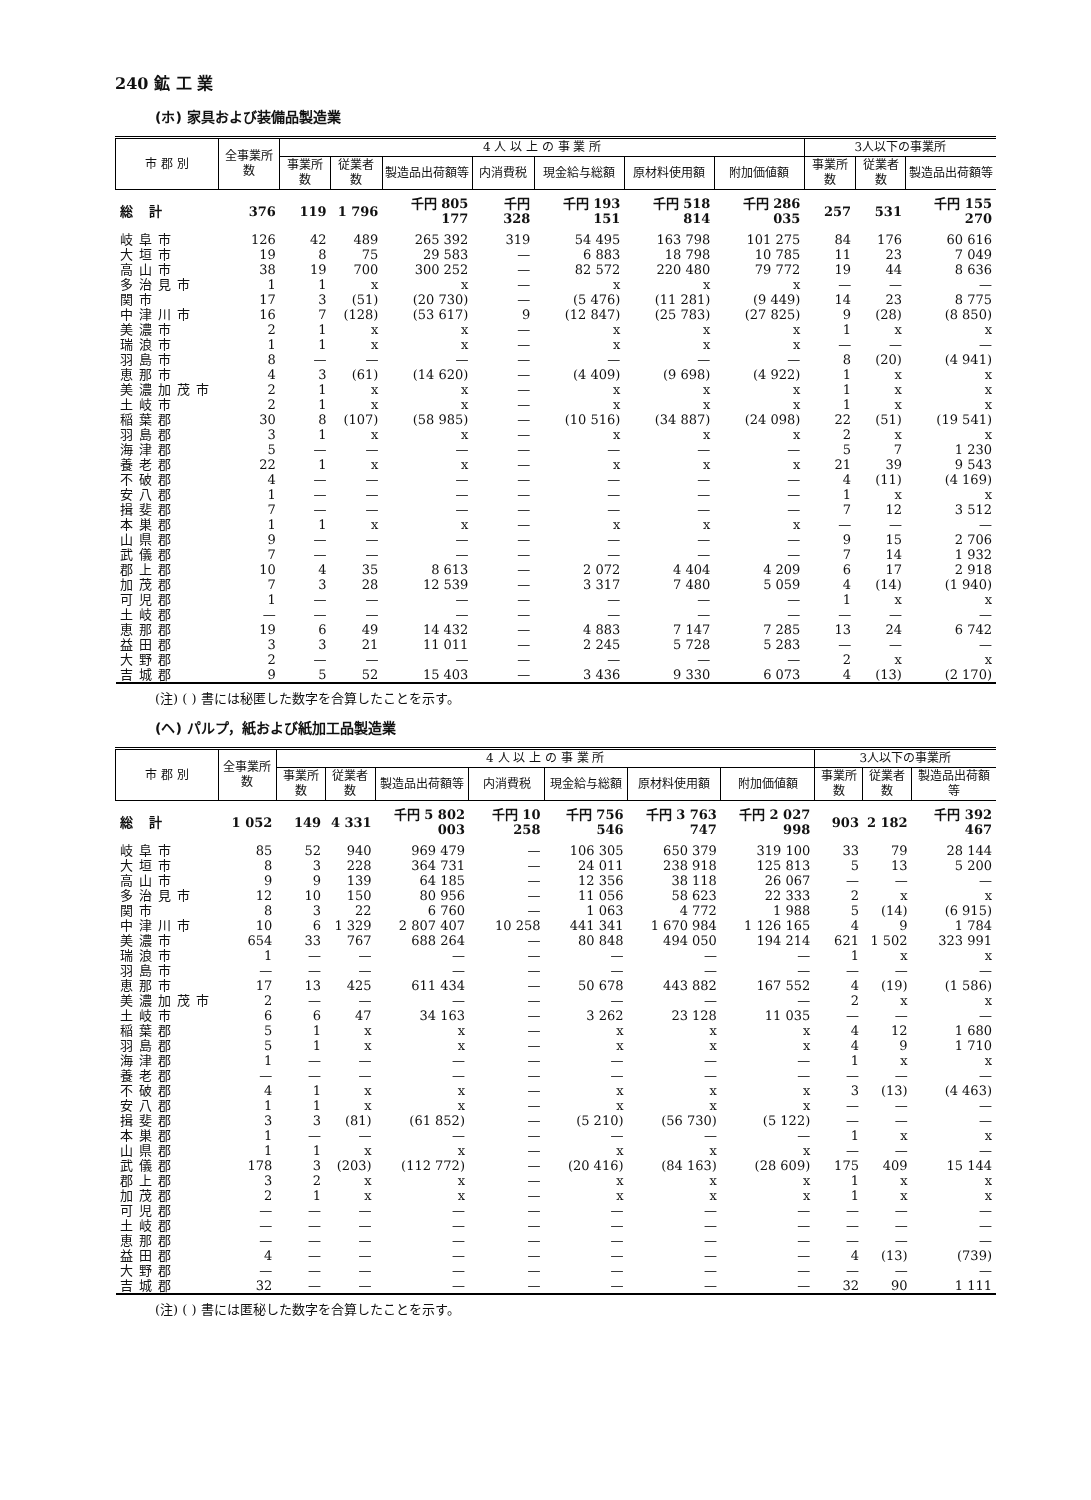240 鉱 工 業
(ホ) 家具および装備品製造業
| 市 郡 別 | 全事業所数 | 4 人 以 上 の 事 業 所 | | | | | | | 3人以下の事業所 | | |
| --- | --- | --- | --- | --- | --- | --- | --- | --- | --- | --- | --- |
| | | 事業所数 | 従業者数 | 製造品出荷額等 | 内消費税 | 現金給与総額 | 原材料使用額 | 附加価値額 | 事業所数 | 従業者数 | 製造品出荷額等 |
| 総 計 | 376 | 119 | 1 796 | 千円 805 177 | 千円 328 | 千円 193 151 | 千円 518 814 | 千円 286 035 | 257 | 531 | 千円 155 270 |
| 岐阜市 | 126 | 42 | 489 | 265 392 | 319 | 54 495 | 163 798 | 101 275 | 84 | 176 | 60 616 |
| 大垣市 | 19 | 8 | 75 | 29 583 | — | 6 883 | 18 798 | 10 785 | 11 | 23 | 7 049 |
| 高山市 | 38 | 19 | 700 | 300 252 | — | 82 572 | 220 480 | 79 772 | 19 | 44 | 8 636 |
| 多治見市 | 1 | 1 | x | x | — | x | x | x | — | — | — |
| 関市 | 17 | 3 | (51) | (20 730) | — | (5 476) | (11 281) | (9 449) | 14 | 23 | 8 775 |
| 中津川市 | 16 | 7 | (128) | (53 617) | 9 | (12 847) | (25 783) | (27 825) | 9 | (28) | (8 850) |
| 美濃市 | 2 | 1 | x | x | — | x | x | x | 1 | x | x |
| 瑞浪市 | 1 | 1 | x | x | — | x | x | x | — | — | — |
| 羽島市 | 8 | — | — | — | — | — | — | — | 8 | (20) | (4 941) |
| 恵那市 | 4 | 3 | (61) | (14 620) | — | (4 409) | (9 698) | (4 922) | 1 | x | x |
| 美濃加茂市 | 2 | 1 | x | x | — | x | x | x | 1 | x | x |
| 土岐市 | 2 | 1 | x | x | — | x | x | x | 1 | x | x |
| 稲葉郡 | 30 | 8 | (107) | (58 985) | — | (10 516) | (34 887) | (24 098) | 22 | (51) | (19 541) |
| 羽島郡 | 3 | 1 | x | x | — | x | x | x | 2 | x | x |
| 海津郡 | 5 | — | — | — | — | — | — | — | 5 | 7 | 1 230 |
| 養老郡 | 22 | 1 | x | x | — | x | x | x | 21 | 39 | 9 543 |
| 不破郡 | 4 | — | — | — | — | — | — | — | 4 | (11) | (4 169) |
| 安八郡 | 1 | — | — | — | — | — | — | — | 1 | x | x |
| 揖斐郡 | 7 | — | — | — | — | — | — | — | 7 | 12 | 3 512 |
| 本巣郡 | 1 | 1 | x | x | — | x | x | x | — | — | — |
| 山県郡 | 9 | — | — | — | — | — | — | — | 9 | 15 | 2 706 |
| 武儀郡 | 7 | — | — | — | — | — | — | — | 7 | 14 | 1 932 |
| 郡上郡 | 10 | 4 | 35 | 8 613 | — | 2 072 | 4 404 | 4 209 | 6 | 17 | 2 918 |
| 加茂郡 | 7 | 3 | 28 | 12 539 | — | 3 317 | 7 480 | 5 059 | 4 | (14) | (1 940) |
| 可児郡 | 1 | — | — | — | — | — | — | — | 1 | x | x |
| 土岐郡 | — | — | — | — | — | — | — | — | — | — | — |
| 恵那郡 | 19 | 6 | 49 | 14 432 | — | 4 883 | 7 147 | 7 285 | 13 | 24 | 6 742 |
| 益田郡 | 3 | 3 | 21 | 11 011 | — | 2 245 | 5 728 | 5 283 | — | — | — |
| 大野郡 | 2 | — | — | — | — | — | — | — | 2 | x | x |
| 吉城郡 | 9 | 5 | 52 | 15 403 | — | 3 436 | 9 330 | 6 073 | 4 | (13) | (2 170) |
(注) ( ) 書には秘匿した数字を合算したことを示す。
(ヘ) パルプ，紙および紙加工品製造業
| 市 郡 別 | 全事業所数 | 4 人 以 上 の 事 業 所 | | | | | | | 3人以下の事業所 | | |
| --- | --- | --- | --- | --- | --- | --- | --- | --- | --- | --- | --- |
| | | 事業所数 | 従業者数 | 製造品出荷額等 | 内消費税 | 現金給与総額 | 原材料使用額 | 附加価値額 | 事業所数 | 従業者数 | 製造品出荷額等 |
| 総 計 | 1 052 | 149 | 4 331 | 千円 5 802 003 | 千円 10 258 | 千円 756 546 | 千円 3 763 747 | 千円 2 027 998 | 903 | 2 182 | 千円 392 467 |
| 岐阜市 | 85 | 52 | 940 | 969 479 | — | 106 305 | 650 379 | 319 100 | 33 | 79 | 28 144 |
| 大垣市 | 8 | 3 | 228 | 364 731 | — | 24 011 | 238 918 | 125 813 | 5 | 13 | 5 200 |
| 高山市 | 9 | 9 | 139 | 64 185 | — | 12 356 | 38 118 | 26 067 | — | — | — |
| 多治見市 | 12 | 10 | 150 | 80 956 | — | 11 056 | 58 623 | 22 333 | 2 | x | x |
| 関市 | 8 | 3 | 22 | 6 760 | — | 1 063 | 4 772 | 1 988 | 5 | (14) | (6 915) |
| 中津川市 | 10 | 6 | 1 329 | 2 807 407 | 10 258 | 441 341 | 1 670 984 | 1 126 165 | 4 | 9 | 1 784 |
| 美濃市 | 654 | 33 | 767 | 688 264 | — | 80 848 | 494 050 | 194 214 | 621 | 1 502 | 323 991 |
| 瑞浪市 | 1 | — | — | — | — | — | — | — | 1 | x | x |
| 羽島市 | — | — | — | — | — | — | — | — | — | — | — |
| 恵那市 | 17 | 13 | 425 | 611 434 | — | 50 678 | 443 882 | 167 552 | 4 | (19) | (1 586) |
| 美濃加茂市 | 2 | — | — | — | — | — | — | — | 2 | x | x |
| 土岐市 | 6 | 6 | 47 | 34 163 | — | 3 262 | 23 128 | 11 035 | — | — | — |
| 稲葉郡 | 5 | 1 | x | x | — | x | x | x | 4 | 12 | 1 680 |
| 羽島郡 | 5 | 1 | x | x | — | x | x | x | 4 | 9 | 1 710 |
| 海津郡 | 1 | — | — | — | — | — | — | — | 1 | x | x |
| 養老郡 | — | — | — | — | — | — | — | — | — | — | — |
| 不破郡 | 4 | 1 | x | x | — | x | x | x | 3 | (13) | (4 463) |
| 安八郡 | 1 | 1 | x | x | — | x | x | x | — | — | — |
| 揖斐郡 | 3 | 3 | (81) | (61 852) | — | (5 210) | (56 730) | (5 122) | — | — | — |
| 本巣郡 | 1 | — | — | — | — | — | — | — | 1 | x | x |
| 山県郡 | 1 | 1 | x | x | — | x | x | x | — | — | — |
| 武儀郡 | 178 | 3 | (203) | (112 772) | — | (20 416) | (84 163) | (28 609) | 175 | 409 | 15 144 |
| 郡上郡 | 3 | 2 | x | x | — | x | x | x | 1 | x | x |
| 加茂郡 | 2 | 1 | x | x | — | x | x | x | 1 | x | x |
| 可児郡 | — | — | — | — | — | — | — | — | — | — | — |
| 土岐郡 | — | — | — | — | — | — | — | — | — | — | — |
| 恵那郡 | — | — | — | — | — | — | — | — | — | — | — |
| 益田郡 | 4 | — | — | — | — | — | — | — | 4 | (13) | (739) |
| 大野郡 | — | — | — | — | — | — | — | — | — | — | — |
| 吉城郡 | 32 | — | — | — | — | — | — | — | 32 | 90 | 1 111 |
(注) ( ) 書には匿秘した数字を合算したことを示す。